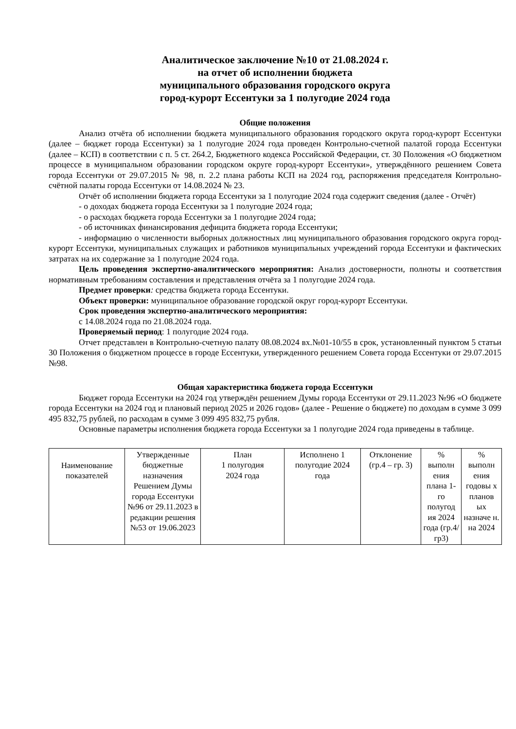Аналитическое заключение №10 от 21.08.2024 г.
на отчет об исполнении бюджета
муниципального образования городского округа
город-курорт Ессентуки за 1 полугодие 2024 года
Общие положения
Анализ отчёта об исполнении бюджета муниципального образования городского округа город-курорт Ессентуки (далее – бюджет города Ессентуки) за 1 полугодие 2024 года проведен Контрольно-счетной палатой города Ессентуки (далее – КСП) в соответствии с п. 5 ст. 264.2, Бюджетного кодекса Российской Федерации, ст. 30 Положения «О бюджетном процессе в муниципальном образовании городском округе город-курорт Ессентуки», утверждённого решением Совета города Ессентуки от 29.07.2015 № 98, п. 2.2 плана работы КСП на 2024 год, распоряжения председателя Контрольно-счётной палаты города Ессентуки от 14.08.2024 № 23.
Отчёт об исполнении бюджета города Ессентуки за 1 полугодие 2024 года содержит сведения (далее - Отчёт)
- о доходах бюджета города Ессентуки за 1 полугодие 2024 года;
- о расходах бюджета города Ессентуки за 1 полугодие 2024 года;
- об источниках финансирования дефицита бюджета города Ессентуки;
- информацию о численности выборных должностных лиц муниципального образования городского округа город-курорт Ессентуки, муниципальных служащих и работников муниципальных учреждений города Ессентуки и фактических затратах на их содержание за 1 полугодие 2024 года.
Цель проведения экспертно-аналитического мероприятия: Анализ достоверности, полноты и соответствия нормативным требованиям составления и представления отчёта за 1 полугодие 2024 года.
Предмет проверки: средства бюджета города Ессентуки.
Объект проверки: муниципальное образование городской округ город-курорт Ессентуки.
Срок проведения экспертно-аналитического мероприятия:
с 14.08.2024 года по 21.08.2024 года.
Проверяемый период: 1 полугодие 2024 года.
Отчет представлен в Контрольно-счетную палату 08.08.2024 вх.№01-10/55 в срок, установленный пунктом 5 статьи 30 Положения о бюджетном процессе в городе Ессентуки, утвержденного решением Совета города Ессентуки от 29.07.2015 №98.
Общая характеристика бюджета города Ессентуки
Бюджет города Ессентуки на 2024 год утверждён решением Думы города Ессентуки от 29.11.2023 №96 «О бюджете города Ессентуки на 2024 год и плановый период 2025 и 2026 годов» (далее - Решение о бюджете) по доходам в сумме 3 099 495 832,75 рублей, по расходам в сумме 3 099 495 832,75 рубля.
Основные параметры исполнения бюджета города Ессентуки за 1 полугодие 2024 года приведены в таблице.
| Наименование показателей | Утвержденные бюджетные назначения Решением Думы города Ессентуки №96 от 29.11.2023 в редакции решения №53 от 19.06.2023 | План 1 полугодия 2024 года | Исполнено 1 полугодие 2024 года | Отклонение (гр.4 – гр. 3) | % выполн ения плана 1-го полугод ия 2024 года (гр.4/ гр3) | % выполн ения годовы х планов ых назначе н. на 2024 |